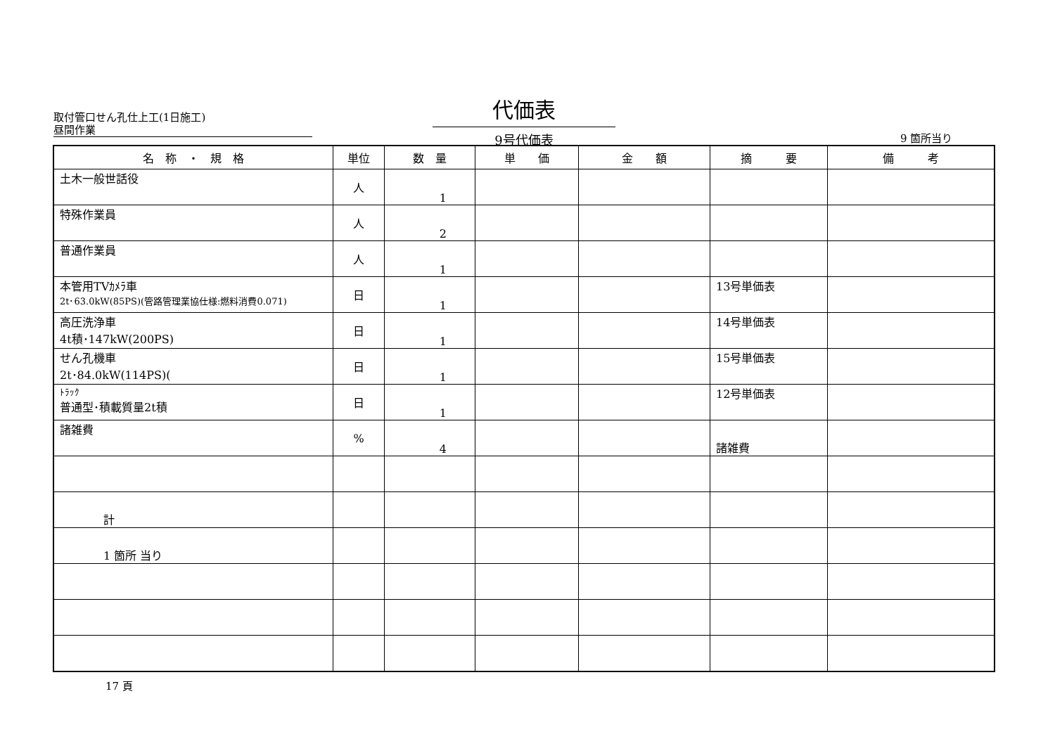取付管口せん孔仕上工(1日施工)
昼間作業
代価表
9号代価表
9 箇所当り
| 名 称 ・ 規 格 | 単位 | 数 量 | 単 価 | 金 額 | 摘 要 | 備 考 |
| --- | --- | --- | --- | --- | --- | --- |
| 土木一般世話役 | 人 | 1 | | | | |
| 特殊作業員 | 人 | 2 | | | | |
| 普通作業員 | 人 | 1 | | | | |
| 本管用TVｶﾒﾗ車 2t･63.0kW(85PS)(管路管理業協仕様:燃料消費0.071) | 日 | 1 | | | 13号単価表 | |
| 高圧洗浄車 4t積･147kW(200PS) | 日 | 1 | | | 14号単価表 | |
| せん孔機車 2t･84.0kW(114PS)( | 日 | 1 | | | 15号単価表 | |
| ﾄﾗｯｸ 普通型･積載質量2t積 | 日 | 1 | | | 12号単価表 | |
| 諸雑費 | % | 4 | | | 諸雑費 | |
| 計 | | | | | | |
| 1 箇所 当り | | | | | | |
17 頁